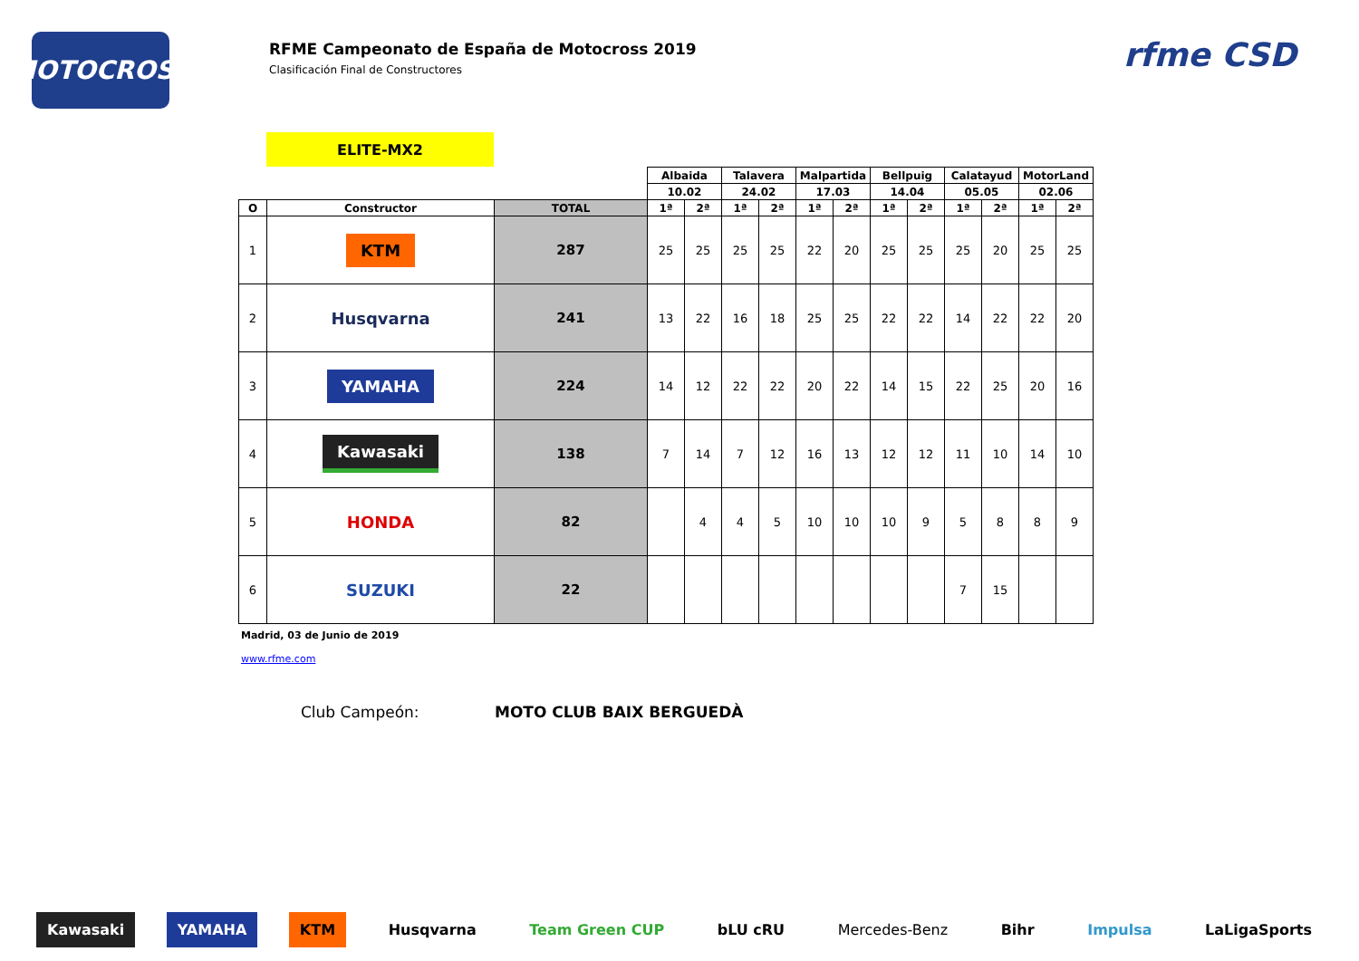MOTOCROSS
RFME Campeonato de España de Motocross 2019
Clasificación Final de Constructores
rfme CSD
ELITE-MX2
| | | | Albaida | | Talavera | | Malpartida | | Bellpuig | | Calatayud | | MotorLand | |
| | | | 10.02 | | 24.02 | | 17.03 | | 14.04 | | 05.05 | | 02.06 | |
| O | Constructor | TOTAL | 1ª | 2ª | 1ª | 2ª | 1ª | 2ª | 1ª | 2ª | 1ª | 2ª | 1ª | 2ª |
| 1 | KTM | 287 | 25 | 25 | 25 | 25 | 22 | 20 | 25 | 25 | 25 | 20 | 25 | 25 |
| 2 | Husqvarna | 241 | 13 | 22 | 16 | 18 | 25 | 25 | 22 | 22 | 14 | 22 | 22 | 20 |
| 3 | YAMAHA | 224 | 14 | 12 | 22 | 22 | 20 | 22 | 14 | 15 | 22 | 25 | 20 | 16 |
| 4 | Kawasaki | 138 | 7 | 14 | 7 | 12 | 16 | 13 | 12 | 12 | 11 | 10 | 14 | 10 |
| 5 | HONDA | 82 | | 4 | 4 | 5 | 10 | 10 | 10 | 9 | 5 | 8 | 8 | 9 |
| 6 | SUZUKI | 22 | | | | | | | | | 7 | 15 | | |
Madrid, 03 de Junio de 2019
www.rfme.com
Club Campeón: MOTO CLUB BAIX BERGUEDÀ
Kawasaki YAMAHA KTM Husqvarna Team Green CUP bLU cRU Mercedes-Benz Bihr Impulsa LaLigaSports